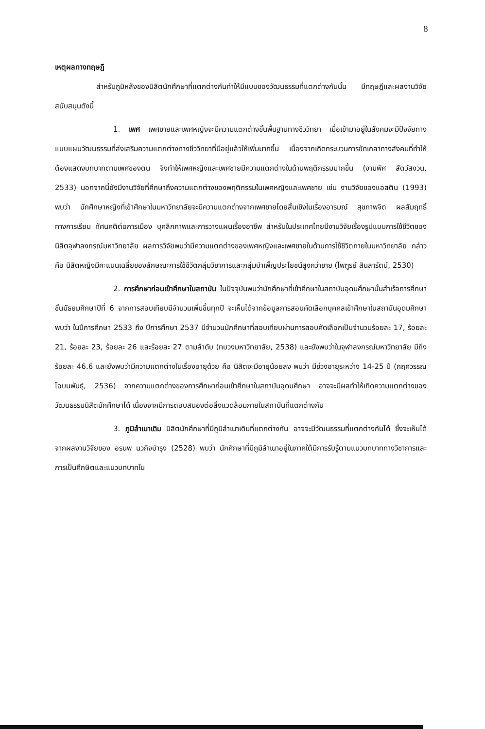8
เหตุผลทางทฤษฎี
สำหรับภูมิหลังของนิสิตนักศึกษาที่แตกต่างกันทำให้มีแบบของวัฒนธรรมที่แตกต่างกันนั้น มีทฤษฎีและผลงานวิจัยสนับสนุนดังนี้
1. เพศ เพศชายและเพศหญิงจะมีความแตกต่างขั้นพื้นฐานทางชีววิทยา เมื่อเข้ามาอยู่ในสังคมจะมีปัจจัยทางแบบแผนวัฒนธรรมที่ส่งเสริมความแตกต่างทางชีววิทยาที่มีอยู่แล้วให้เพิ่มมากขึ้น เนื่องจากเกิดกระบวนการขัดเกลาทางสังคมที่ทำให้ต้องแสดงบทบาทตามเพศของตน จึงทำให้เพศหญิงและเพศชายมีความแตกต่างในด้านพฤติกรรมมากขึ้น (งามพิศ สัตว์สงวน, 2533) นอกจากนี้ยังมีงานวิจัยที่ศึกษาถึงความแตกต่างของพฤติกรรมในเพศหญิงและเพศชาย เช่น งานวิจัยของแอสติน (1993) พบว่า นักศึกษาหญิงที่เข้าศึกษาในมหาวิทยาลัยจะมีความแตกต่างจากเพศชายโดยสิ้นเชิงในเรื่องอารมณ์ สุขภาพจิต ผลสัมฤทธิ์ทางการเรียน ทัศนคติต่อการเมือง บุคลิกภาพและการวางแผนเรื่องอาชีพ สำหรับในประเทศไทยมีงานวิจัยเรื่องรูปแบบการใช้ชีวิตของนิสิตจุฬาลงกรณ์มหาวิทยาลัย ผลการวิจัยพบว่ามีความแตกต่างของเพศหญิงและเพศชายในด้านการใช้ชีวิตภายในมหาวิทยาลัย กล่าวคือ นิสิตหญิงมีคะแนนเฉลี่ยของลักษณะการใช้ชีวิตกลุ่มวิชาการและกลุ่มบำเพ็ญประโยชน์สูงกว่าชาย (ไพฑูรย์ สินลารัตน์, 2530)
2. การศึกษาก่อนเข้าศึกษาในสถาบัน ในปัจจุบันพบว่านักศึกษาที่เข้าศึกษาในสถาบันอุดมศึกษานั้นสำเร็จการศึกษาชั้นมัธยมศึกษาปีที่ 6 จากการสอบเทียบมีจำนวนเพิ่มขึ้นทุกปี จะเห็นได้จากข้อมูลการสอบคัดเลือกบุคคลเข้าศึกษาในสถาบันอุดมศึกษา พบว่า ในปีการศึกษา 2533 ถึง ปีการศึกษา 2537 มีจำนวนนักศึกษาที่สอบเทียบผ่านการสอบคัดเลือกเป็นจำนวนร้อยละ 17, ร้อยละ 21, ร้อยละ 23, ร้อยละ 26 และร้อยละ 27 ตามลำดับ (ทบวงมหาวิทยาลัย, 2538) และยังพบว่าในจุฬาลงกรณ์มหาวิทยาลัย มีถึงร้อยละ 46.6 และยังพบว่ามีความแตกต่างในเรื่องอายุด้วย คือ นิสิตจะมีอายุน้อยลง พบว่า มีช่วงอายุระหว่าง 14-25 ปี (กฤศวรรณ โอบนพันธุ์, 2536) จากความแตกต่างของการศึกษาก่อนเข้าศึกษาในสถาบันอุดมศึกษา อาจจะมีผลทำให้เกิดความแตกต่างของวัฒนธรรมนิสิตนักศึกษาได้ เนื่องจากมีการตอบสนองต่อสิ่งแวดล้อมภายในสถาบันที่แตกต่างกัน
3. ภูมิลำเนาเดิม นิสิตนักศึกษาที่มีภูมิลำเนาเดิมที่แตกต่างกัน อาจจะมีวัฒนธรรมที่แตกต่างกันได้ ซึ่งจะเห็นได้จากผลงานวิจัยของ อรนพ นวกิจบำรุง (2528) พบว่า นักศึกษาที่มีภูมิลำเนาอยู่ในภาคใต้มีการรับรู้ตามแนวบทบาททางวิชาการและการเป็นศึกษิตและแนวบทบาทใน